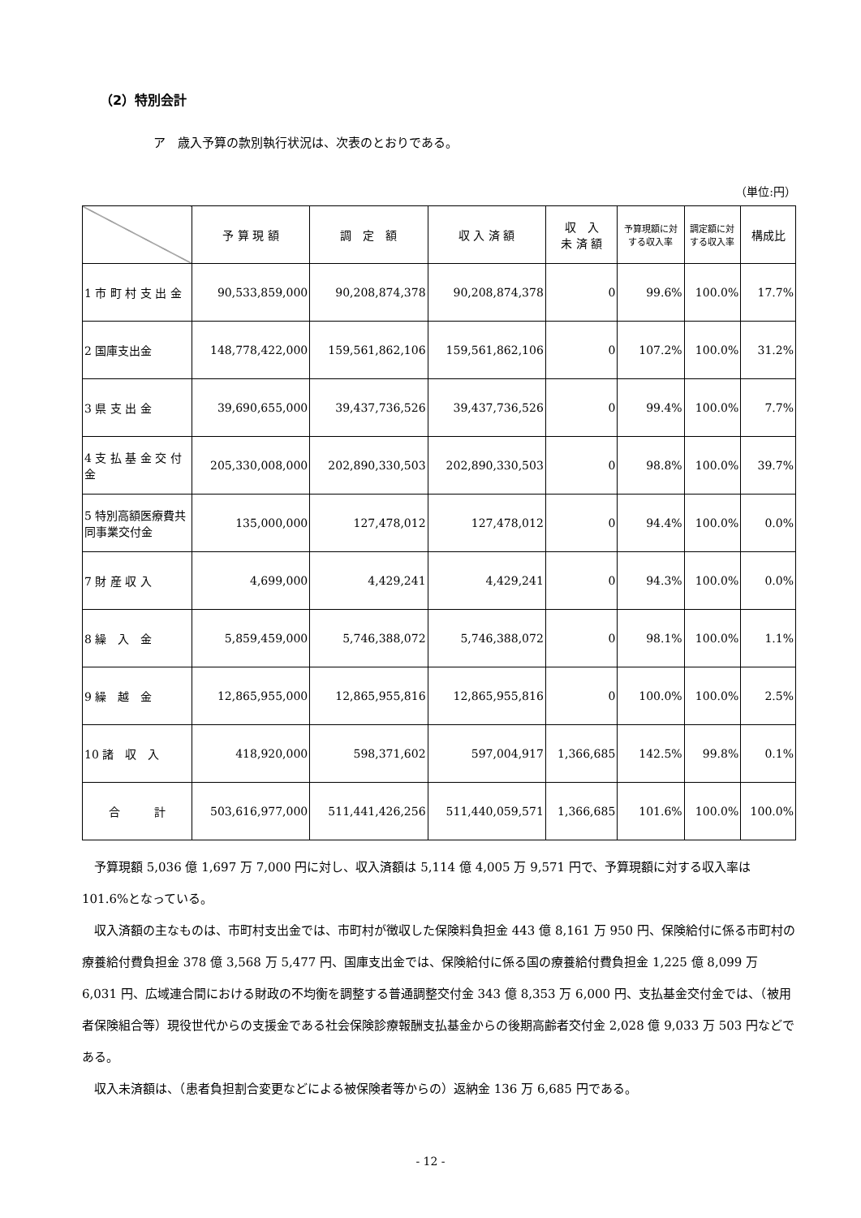（2）特別会計
ア　歳入予算の款別執行状況は、次表のとおりである。
（単位:円）
| | 予 算 現 額 | 調 定 額 | 収 入 済 額 | 収 入 未 済 額 | 予算現額に対 する収入率 | 調定額に対 する収入率 | 構成比 |
| --- | --- | --- | --- | --- | --- | --- | --- |
| 1 市 町 村 支 出 金 | 90,533,859,000 | 90,208,874,378 | 90,208,874,378 | 0 | 99.6% | 100.0% | 17.7% |
| 2 国庫支出金 | 148,778,422,000 | 159,561,862,106 | 159,561,862,106 | 0 | 107.2% | 100.0% | 31.2% |
| 3 県 支 出 金 | 39,690,655,000 | 39,437,736,526 | 39,437,736,526 | 0 | 99.4% | 100.0% | 7.7% |
| 4 支 払 基 金 交 付 金 | 205,330,008,000 | 202,890,330,503 | 202,890,330,503 | 0 | 98.8% | 100.0% | 39.7% |
| 5 特別高額医療費共同事業交付金 | 135,000,000 | 127,478,012 | 127,478,012 | 0 | 94.4% | 100.0% | 0.0% |
| 7 財 産 収 入 | 4,699,000 | 4,429,241 | 4,429,241 | 0 | 94.3% | 100.0% | 0.0% |
| 8 繰 入 金 | 5,859,459,000 | 5,746,388,072 | 5,746,388,072 | 0 | 98.1% | 100.0% | 1.1% |
| 9 繰 越 金 | 12,865,955,000 | 12,865,955,816 | 12,865,955,816 | 0 | 100.0% | 100.0% | 2.5% |
| 10 諸 収 入 | 418,920,000 | 598,371,602 | 597,004,917 | 1,366,685 | 142.5% | 99.8% | 0.1% |
| 合 計 | 503,616,977,000 | 511,441,426,256 | 511,440,059,571 | 1,366,685 | 101.6% | 100.0% | 100.0% |
予算現額 5,036 億 1,697 万 7,000 円に対し、収入済額は 5,114 億 4,005 万 9,571 円で、予算現額に対する収入率は 101.6%となっている。
収入済額の主なものは、市町村支出金では、市町村が徴収した保険料負担金 443 億 8,161 万 950 円、保険給付に係る市町村の療養給付費負担金 378 億 3,568 万 5,477 円、国庫支出金では、保険給付に係る国の療養給付費負担金 1,225 億 8,099 万 6,031 円、広域連合間における財政の不均衡を調整する普通調整交付金 343 億 8,353 万 6,000 円、支払基金交付金では、（被用者保険組合等）現役世代からの支援金である社会保険診療報酬支払基金からの後期高齢者交付金 2,028 億 9,033 万 503 円などである。
収入未済額は、（患者負担割合変更などによる被保険者等からの）返納金 136 万 6,685 円である。
- 12 -